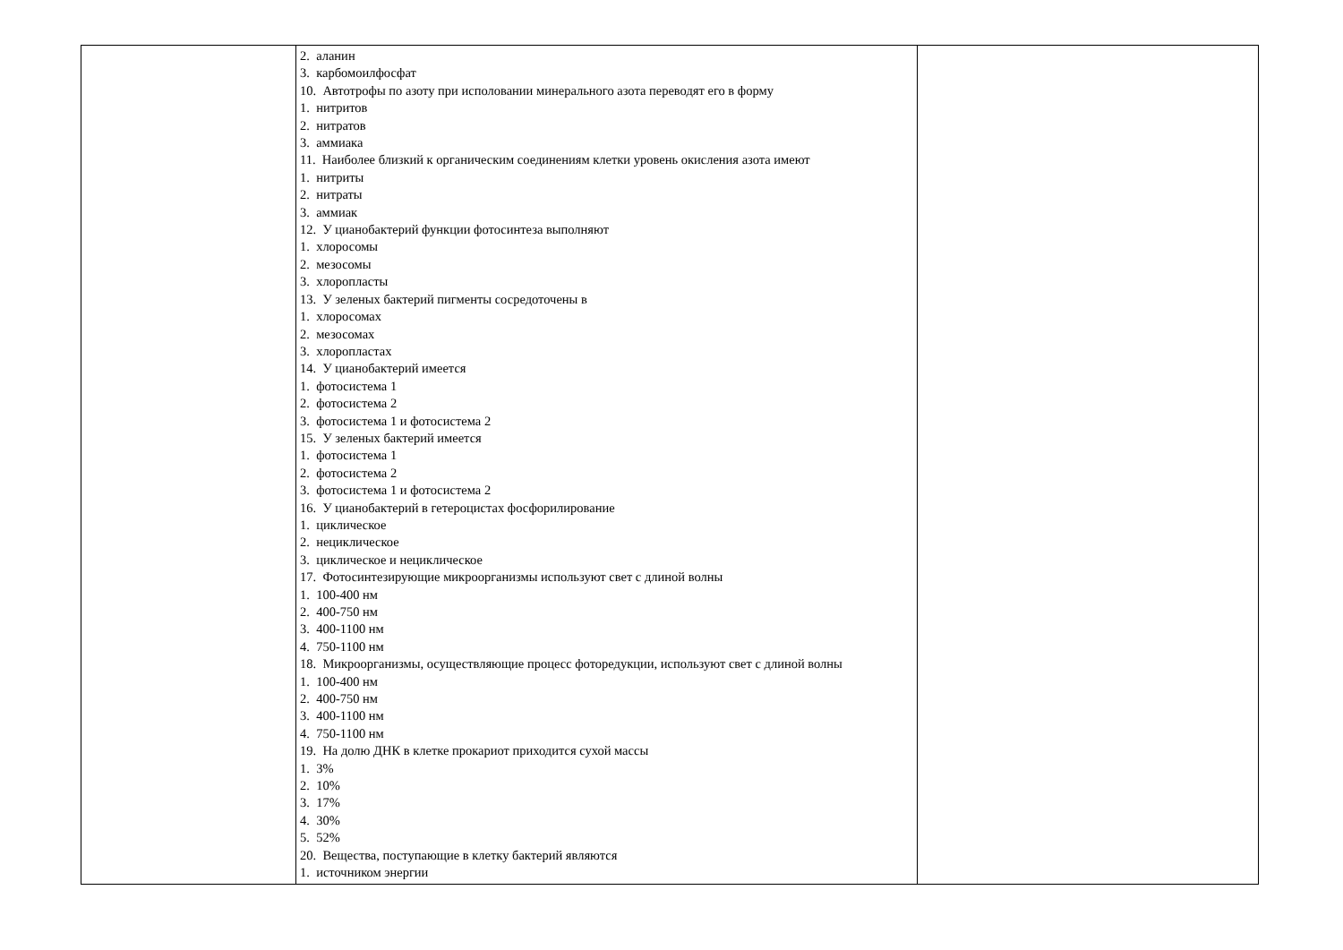| | 2. аланин 3. карбомоилфосфат 10. Автотрофы по азоту при исполовании минерального азота переводят его в форму 1. нитритов 2. нитратов 3. аммиака 11. Наиболее близкий к органическим соединениям клетки уровень окисления азота имеют 1. нитриты 2. нитраты 3. аммиак 12. У цианобактерий функции фотосинтеза выполняют 1. хлоросомы 2. мезосомы 3. хлоропласты 13. У зеленых бактерий пигменты сосредоточены в 1. хлоросомах 2. мезосомах 3. хлоропластах 14. У цианобактерий имеется 1. фотосистема 1 2. фотосистема 2 3. фотосистема 1 и фотосистема 2 15. У зеленых бактерий имеется 1. фотосистема 1 2. фотосистема 2 3. фотосистема 1 и фотосистема 2 16. У цианобактерий в гетероцистах фосфорилирование 1. циклическое 2. нециклическое 3. циклическое и нециклическое 17. Фотосинтезирующие микроорганизмы используют свет с длиной волны 1. 100-400 нм 2. 400-750 нм 3. 400-1100 нм 4. 750-1100 нм 18. Микроорганизмы, осуществляющие процесс фоторедукции, используют свет с длиной волны 1. 100-400 нм 2. 400-750 нм 3. 400-1100 нм 4. 750-1100 нм 19. На долю ДНК в клетке прокариот приходится сухой массы 1. 3% 2. 10% 3. 17% 4. 30% 5. 52% 20. Вещества, поступающие в клетку бактерий являются 1. источником энергии | |